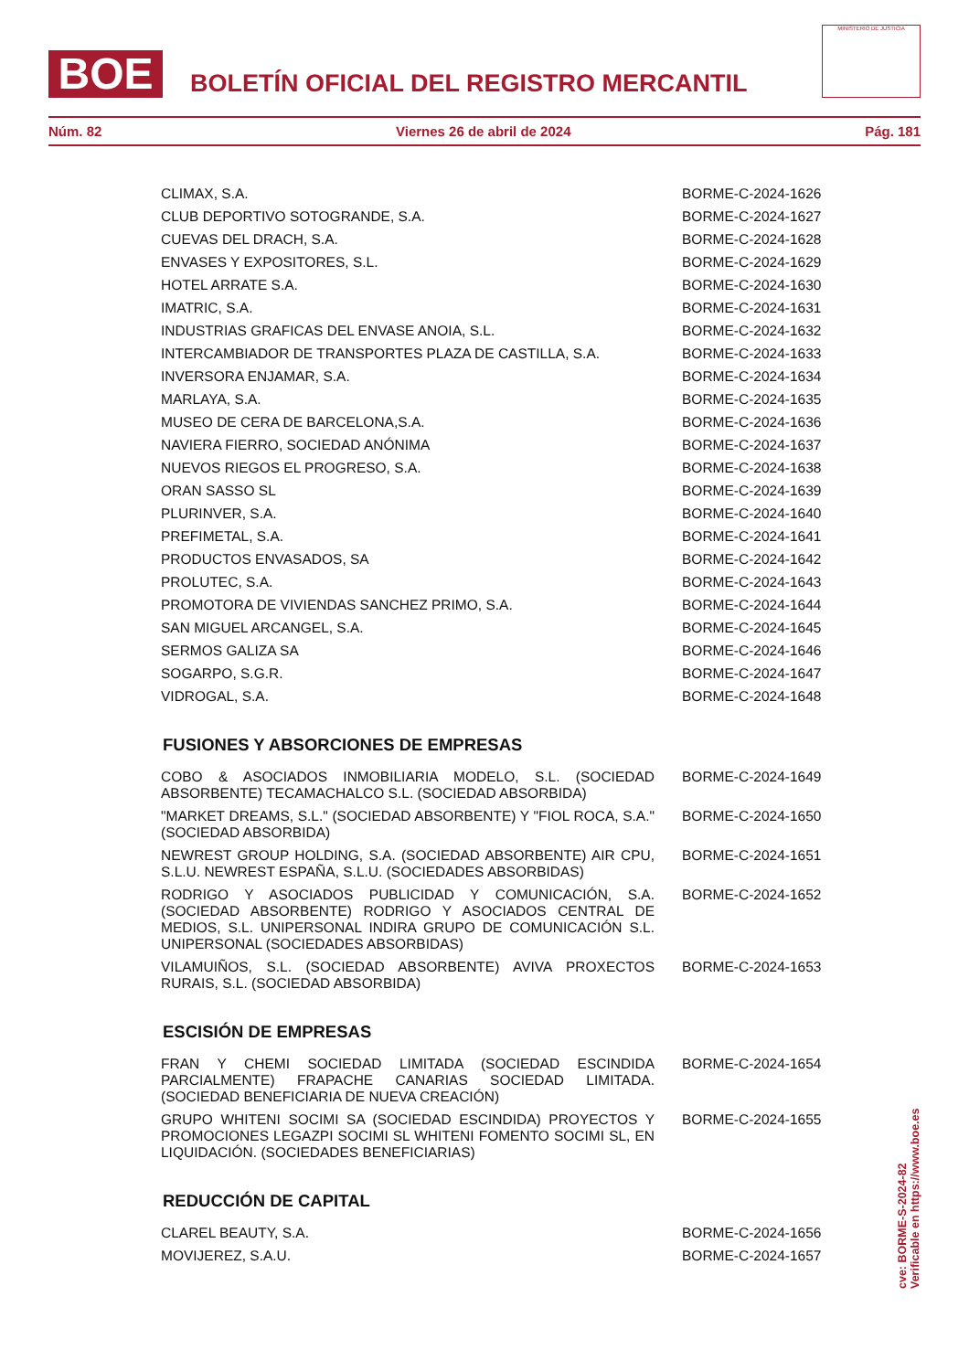BOE
BOLETÍN OFICIAL DEL REGISTRO MERCANTIL
MINISTERIO DE JUSTICIA
Núm. 82 Viernes 26 de abril de 2024 Pág. 181
| CLIMAX, S.A. | BORME-C-2024-1626 |
| CLUB DEPORTIVO SOTOGRANDE, S.A. | BORME-C-2024-1627 |
| CUEVAS DEL DRACH, S.A. | BORME-C-2024-1628 |
| ENVASES Y EXPOSITORES, S.L. | BORME-C-2024-1629 |
| HOTEL ARRATE S.A. | BORME-C-2024-1630 |
| IMATRIC, S.A. | BORME-C-2024-1631 |
| INDUSTRIAS GRAFICAS DEL ENVASE ANOIA, S.L. | BORME-C-2024-1632 |
| INTERCAMBIADOR DE TRANSPORTES PLAZA DE CASTILLA, S.A. | BORME-C-2024-1633 |
| INVERSORA ENJAMAR, S.A. | BORME-C-2024-1634 |
| MARLAYA, S.A. | BORME-C-2024-1635 |
| MUSEO DE CERA DE BARCELONA,S.A. | BORME-C-2024-1636 |
| NAVIERA FIERRO, SOCIEDAD ANÓNIMA | BORME-C-2024-1637 |
| NUEVOS RIEGOS EL PROGRESO, S.A. | BORME-C-2024-1638 |
| ORAN SASSO SL | BORME-C-2024-1639 |
| PLURINVER, S.A. | BORME-C-2024-1640 |
| PREFIMETAL, S.A. | BORME-C-2024-1641 |
| PRODUCTOS ENVASADOS, SA | BORME-C-2024-1642 |
| PROLUTEC, S.A. | BORME-C-2024-1643 |
| PROMOTORA DE VIVIENDAS SANCHEZ PRIMO, S.A. | BORME-C-2024-1644 |
| SAN MIGUEL ARCANGEL, S.A. | BORME-C-2024-1645 |
| SERMOS GALIZA SA | BORME-C-2024-1646 |
| SOGARPO, S.G.R. | BORME-C-2024-1647 |
| VIDROGAL, S.A. | BORME-C-2024-1648 |
| FUSIONES Y ABSORCIONES DE EMPRESAS | |
| COBO & ASOCIADOS INMOBILIARIA MODELO, S.L. (SOCIEDAD ABSORBENTE) TECAMACHALCO S.L. (SOCIEDAD ABSORBIDA) | BORME-C-2024-1649 |
| "MARKET DREAMS, S.L." (SOCIEDAD ABSORBENTE) Y "FIOL ROCA, S.A." (SOCIEDAD ABSORBIDA) | BORME-C-2024-1650 |
| NEWREST GROUP HOLDING, S.A. (SOCIEDAD ABSORBENTE) AIR CPU, S.L.U. NEWREST ESPAÑA, S.L.U. (SOCIEDADES ABSORBIDAS) | BORME-C-2024-1651 |
| RODRIGO Y ASOCIADOS PUBLICIDAD Y COMUNICACIÓN, S.A. (SOCIEDAD ABSORBENTE) RODRIGO Y ASOCIADOS CENTRAL DE MEDIOS, S.L. UNIPERSONAL INDIRA GRUPO DE COMUNICACIÓN S.L. UNIPERSONAL (SOCIEDADES ABSORBIDAS) | BORME-C-2024-1652 |
| VILAMUIÑOS, S.L. (SOCIEDAD ABSORBENTE) AVIVA PROXECTOS RURAIS, S.L. (SOCIEDAD ABSORBIDA) | BORME-C-2024-1653 |
| ESCISIÓN DE EMPRESAS | |
| FRAN Y CHEMI SOCIEDAD LIMITADA (SOCIEDAD ESCINDIDA PARCIALMENTE) FRAPACHE CANARIAS SOCIEDAD LIMITADA. (SOCIEDAD BENEFICIARIA DE NUEVA CREACIÓN) | BORME-C-2024-1654 |
| GRUPO WHITENI SOCIMI SA (SOCIEDAD ESCINDIDA) PROYECTOS Y PROMOCIONES LEGAZPI SOCIMI SL WHITENI FOMENTO SOCIMI SL, EN LIQUIDACIÓN. (SOCIEDADES BENEFICIARIAS) | BORME-C-2024-1655 |
| REDUCCIÓN DE CAPITAL | |
| CLAREL BEAUTY, S.A. | BORME-C-2024-1656 |
| MOVIJEREZ, S.A.U. | BORME-C-2024-1657 |
cve: BORME-S-2024-82
Verificable en https://www.boe.es